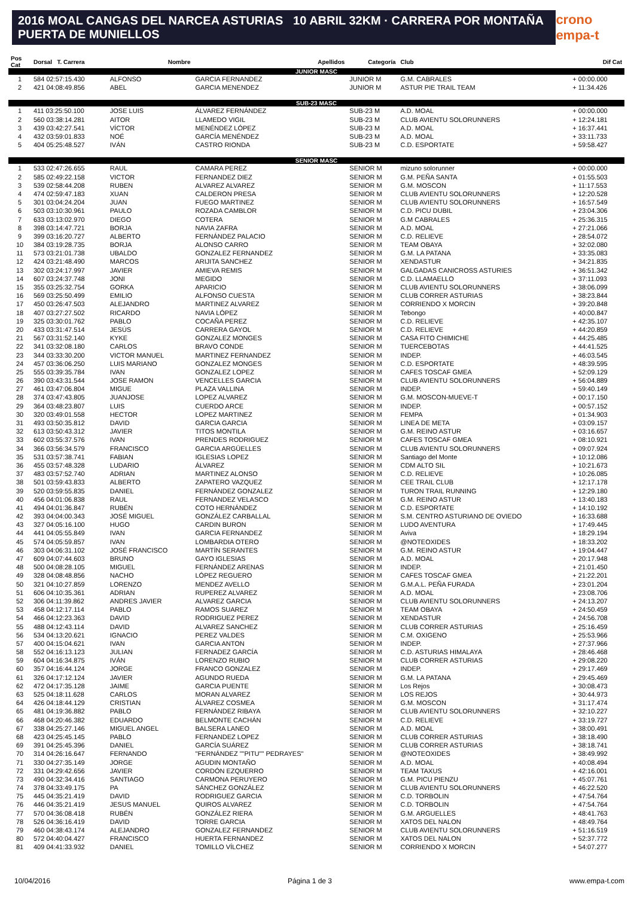2016 MOAL CANGAS DEL NARCEA ASTURIAS 10 ABRIL 32KM · CARRERA POR MONTAÑA PUERTA DE MUNIELLOS
crono empa-t
| Pos Cat | Dorsal T. Carrera | Nombre | Apellidos | Categoría | Club | Dif Cat |
| --- | --- | --- | --- | --- | --- | --- |
| JUNIOR MASC | | | | | | |
| 1 | 584 02:57:15.430 | ALFONSO | GARCIA FERNANDEZ | JUNIOR M | G.M. CABRALES | + 00:00.000 |
| 2 | 421 04:08:49.856 | ABEL | GARCIA MENENDEZ | JUNIOR M | ASTUR PIE TRAIL TEAM | + 11:34.426 |
| SUB-23 MASC | | | | | | |
| 1 | 411 03:25:50.100 | JOSE LUIS | ÁLVAREZ FERNÁNDEZ | SUB-23 M | A.D. MOAL | + 00:00.000 |
| 2 | 560 03:38:14.281 | AITOR | LLAMEDO VIGIL | SUB-23 M | CLUB AVIENTU SOLORUNNERS | + 12:24.181 |
| 3 | 439 03:42:27.541 | VÍCTOR | MENÉNDEZ LÓPEZ | SUB-23 M | A.D. MOAL | + 16:37.441 |
| 4 | 432 03:59:01.833 | NOÉ | GARCÍA MENÉNDEZ | SUB-23 M | A.D. MOAL | + 33:11.733 |
| 5 | 404 05:25:48.527 | IVÁN | CASTRO RIONDA | SUB-23 M | C.D. ESPORTATE | + 59:58.427 |
| SENIOR MASC | | | | | | |
| 1 | 533 02:47:26.655 | RAUL | CAMARA PEREZ | SENIOR M | mizuno solorunner | + 00:00.000 |
| 2 | 585 02:49:22.158 | VICTOR | FERNANDEZ DIEZ | SENIOR M | G.M. PEÑA SANTA | + 01:55.503 |
| 3 | 539 02:58:44.208 | RUBEN | ALVAREZ ALVAREZ | SENIOR M | G.M. MOSCON | + 11:17.553 |
| 4 | 474 02:59:47.183 | XUAN | CALDERON PRESA | SENIOR M | CLUB AVIENTU SOLORUNNERS | + 12:20.528 |
| 5 | 301 03:04:24.204 | JUAN | FUEGO MARTINEZ | SENIOR M | CLUB AVIENTU SOLORUNNERS | + 16:57.549 |
| 6 | 503 03:10:30.961 | PAULO | ROZADA CAMBLOR | SENIOR M | C.D. PICU DUBIL | + 23:04.306 |
| 7 | 633 03:13:02.970 | DIEGO | COTERA | SENIOR M | G.M CABRALES | + 25:36.315 |
| 8 | 398 03:14:47.721 | BORJA | NAVIA ZAFRA | SENIOR M | A.D. MOAL | + 27:21.066 |
| 9 | 399 03:16:20.727 | ALBERTO | FERNÁNDEZ PALACIO | SENIOR M | C.D. RELIEVE | + 28:54.072 |
| 10 | 384 03:19:28.735 | BORJA | ALONSO CARRO | SENIOR M | TEAM OBAYA | + 32:02.080 |
| 11 | 573 03:21:01.738 | UBALDO | GONZALEZ FERNANDEZ | SENIOR M | G.M. LA PATANA | + 33:35.083 |
| 12 | 424 03:21:48.490 | MARCOS | ARIJITA SANCHEZ | SENIOR M | XENDASTUR | + 34:21.835 |
| 13 | 302 03:24:17.997 | JAVIER | AMIEVA REMIS | SENIOR M | GALGADAS CANICROSS ASTURIES | + 36:51.342 |
| 14 | 607 03:24:37.748 | JONI | MEGIDO | SENIOR M | C.D. LLAMAELLO | + 37:11.093 |
| 15 | 355 03:25:32.754 | GORKA | APARICIO | SENIOR M | CLUB AVIENTU SOLORUNNERS | + 38:06.099 |
| 16 | 569 03:25:50.499 | EMILIO | ALFONSO CUESTA | SENIOR M | CLUB CORRER ASTURIAS | + 38:23.844 |
| 17 | 450 03:26:47.503 | ALEJANDRO | MARTINEZ ALVAREZ | SENIOR M | CORRIENDO X MORCIN | + 39:20.848 |
| 18 | 407 03:27:27.502 | RICARDO | NAVIA LÓPEZ | SENIOR M | Tebongo | + 40:00.847 |
| 19 | 325 03:30:01.762 | PABLO | COCAÑA PEREZ | SENIOR M | C.D. RELIEVE | + 42:35.107 |
| 20 | 433 03:31:47.514 | JESÚS | CARRERA GAYOL | SENIOR M | C.D. RELIEVE | + 44:20.859 |
| 21 | 567 03:31:52.140 | KYKE | GONZALEZ MONGES | SENIOR M | CASA FITO CHIMICHE | + 44:25.485 |
| 22 | 341 03:32:08.180 | CARLOS | BRAVO CONDE | SENIOR M | TUERCEBOTAS | + 44:41.525 |
| 23 | 344 03:33:30.200 | VICTOR MANUEL | MARTINEZ FERNANDEZ | SENIOR M | INDEP. | + 46:03.545 |
| 24 | 457 03:36:06.250 | LUIS MARIANO | GONZALEZ MONGES | SENIOR M | C.D. ESPORTATE | + 48:39.595 |
| 25 | 555 03:39:35.784 | IVAN | GONZALEZ LOPEZ | SENIOR M | CAFES TOSCAF GMEA | + 52:09.129 |
| 26 | 390 03:43:31.544 | JOSE RAMON | VENCELLES GARCIA | SENIOR M | CLUB AVIENTU SOLORUNNERS | + 56:04.889 |
| 27 | 461 03:47:06.804 | MIGUE | PLAZA VALLINA | SENIOR M | INDEP. | + 59:40.149 |
| 28 | 374 03:47:43.805 | JUANJOSE | LOPEZ ALVAREZ | SENIOR M | G.M. MOSCON-MUEVE-T | + 00:17.150 |
| 29 | 364 03:48:23.807 | LUIS | CUERDO ARCE | SENIOR M | INDEP. | + 00:57.152 |
| 30 | 320 03:49:01.558 | HECTOR | LOPEZ MARTINEZ | SENIOR M | FEMPA | + 01:34.903 |
| 31 | 493 03:50:35.812 | DAVID | GARCIA GARCIA | SENIOR M | LINEA DE META | + 03:09.157 |
| 32 | 613 03:50:43.312 | JAVIER | TITOS MONTILA | SENIOR M | G.M. REINO ASTUR | + 03:16.657 |
| 33 | 602 03:55:37.576 | IVAN | PRENDES RODRIGUEZ | SENIOR M | CAFES TOSCAF GMEA | + 08:10.921 |
| 34 | 366 03:56:34.579 | FRANCISCO | GARCIA ARGÜELLES | SENIOR M | CLUB AVIENTU SOLORUNNERS | + 09:07.924 |
| 35 | 531 03:57:38.741 | FABIAN | IGLESIAS LOPEZ | SENIOR M | Santiago del Monte | + 10:12.086 |
| 36 | 455 03:57:48.328 | LUDARIO | ÁLVAREZ | SENIOR M | CDM ALTO SIL | + 10:21.673 |
| 37 | 483 03:57:52.740 | ADRIAN | MARTINEZ ALONSO | SENIOR M | C.D. RELIEVE | + 10:26.085 |
| 38 | 501 03:59:43.833 | ALBERTO | ZAPATERO VAZQUEZ | SENIOR M | CEE TRAIL CLUB | + 12:17.178 |
| 39 | 520 03:59:55.835 | DANIEL | FERNÁNDEZ GONZALEZ | SENIOR M | TURON TRAIL RUNNING | + 12:29.180 |
| 40 | 456 04:01:06.838 | RAUL | FERNANDEZ VELASCO | SENIOR M | G.M. REINO ASTUR | + 13:40.183 |
| 41 | 494 04:01:36.847 | RUBÉN | COTO HERNÁNDEZ | SENIOR M | C.D. ESPORTATE | + 14:10.192 |
| 42 | 393 04:04:00.343 | JOSÉ MIGUEL | GONZÁLEZ CARBALLAL | SENIOR M | S.M. CENTRO ASTURIANO DE OVIEDO | + 16:33.688 |
| 43 | 327 04:05:16.100 | HUGO | CARDIN BURON | SENIOR M | LUDO AVENTURA | + 17:49.445 |
| 44 | 441 04:05:55.849 | IVAN | GARCIA FERNANDEZ | SENIOR M | Aviva | + 18:29.194 |
| 45 | 574 04:05:59.857 | IVAN | LOMBARDIA OTERO | SENIOR M | @NOTEOXIDES | + 18:33.202 |
| 46 | 303 04:06:31.102 | JOSÉ FRANCISCO | MARTÍN SERANTES | SENIOR M | G.M. REINO ASTUR | + 19:04.447 |
| 47 | 609 04:07:44.603 | BRUNO | GAYO IGLESIAS | SENIOR M | A.D. MOAL | + 20:17.948 |
| 48 | 500 04:08:28.105 | MIGUEL | FERNÁNDEZ ARENAS | SENIOR M | INDEP. | + 21:01.450 |
| 49 | 328 04:08:48.856 | NACHO | LÓPEZ REGUERO | SENIOR M | CAFES TOSCAF GMEA | + 21:22.201 |
| 50 | 321 04:10:27.859 | LORENZO | MENDEZ AVELLO | SENIOR M | G.M.A.L. PEÑA FURADA | + 23:01.204 |
| 51 | 606 04:10:35.361 | ADRIAN | RUPEREZ ALVAREZ | SENIOR M | A.D. MOAL | + 23:08.706 |
| 52 | 306 04:11:39.862 | ANDRES JAVIER | ALVAREZ GARCIA | SENIOR M | CLUB AVIENTU SOLORUNNERS | + 24:13.207 |
| 53 | 458 04:12:17.114 | PABLO | RAMOS SUAREZ | SENIOR M | TEAM OBAYA | + 24:50.459 |
| 54 | 466 04:12:23.363 | DAVID | RODRIGUEZ PEREZ | SENIOR M | XENDASTUR | + 24:56.708 |
| 55 | 488 04:12:43.114 | DAVID | ALVAREZ SANCHEZ | SENIOR M | CLUB CORRER ASTURIAS | + 25:16.459 |
| 56 | 534 04:13:20.621 | IGNACIO | PEREZ VALDES | SENIOR M | C.M. OXIGENO | + 25:53.966 |
| 57 | 400 04:15:04.621 | IVAN | GARCIA ANTON | SENIOR M | INDEP. | + 27:37.966 |
| 58 | 552 04:16:13.123 | JULIAN | FERNADEZ GARCÍA | SENIOR M | C.D. ASTURIAS HIMALAYA | + 28:46.468 |
| 59 | 604 04:16:34.875 | IVÁN | LORENZO RUBIO | SENIOR M | CLUB CORRER ASTURIAS | + 29:08.220 |
| 60 | 357 04:16:44.124 | JORGE | FRANCO GONZALEZ | SENIOR M | INDEP. | + 29:17.469 |
| 61 | 326 04:17:12.124 | JAVIER | AGUNDO RUEDA | SENIOR M | G.M. LA PATANA | + 29:45.469 |
| 62 | 472 04:17:35.128 | JAIME | GARCIA PUENTE | SENIOR M | Los Rejos | + 30:08.473 |
| 63 | 525 04:18:11.628 | CARLOS | MORAN ALVAREZ | SENIOR M | LOS REJOS | + 30:44.973 |
| 64 | 426 04:18:44.129 | CRISTIAN | ÁLVAREZ COSMEA | SENIOR M | G.M. MOSCON | + 31:17.474 |
| 65 | 481 04:19:36.882 | PABLO | FERNÁNDEZ RIBAYA | SENIOR M | CLUB AVIENTU SOLORUNNERS | + 32:10.227 |
| 66 | 468 04:20:46.382 | EDUARDO | BELMONTE CACHÁN | SENIOR M | C.D. RELIEVE | + 33:19.727 |
| 67 | 338 04:25:27.146 | MIGUEL ANGEL | BALSERA LANEO | SENIOR M | A.D. MOAL | + 38:00.491 |
| 68 | 423 04:25:45.145 | PABLO | FERNANDEZ LOPEZ | SENIOR M | CLUB CORRER ASTURIAS | + 38:18.490 |
| 69 | 391 04:25:45.396 | DANIEL | GARCÍA SUÁREZ | SENIOR M | CLUB CORRER ASTURIAS | + 38:18.741 |
| 70 | 314 04:26:16.647 | FERNANDO | "FERNÁNDEZ ""PITU"" PEDRAYES" | SENIOR M | @NOTEOXIDES | + 38:49.992 |
| 71 | 330 04:27:35.149 | JORGE | AGUDIN MONTAÑO | SENIOR M | A.D. MOAL | + 40:08.494 |
| 72 | 331 04:29:42.656 | JAVIER | CORDÓN EZQUERRO | SENIOR M | TEAM TAXUS | + 42:16.001 |
| 73 | 490 04:32:34.416 | SANTIAGO | CARMONA PERUYERO | SENIOR M | G.M. PICU PIENZU | + 45:07.761 |
| 74 | 378 04:33:49.175 | PA | SÁNCHEZ GONZÁLEZ | SENIOR M | CLUB AVIENTU SOLORUNNERS | + 46:22.520 |
| 75 | 445 04:35:21.419 | DAVID | RODRIGUEZ GARCIA | SENIOR M | C.D. TORBOLIN | + 47:54.764 |
| 76 | 446 04:35:21.419 | JESUS MANUEL | QUIROS ALVAREZ | SENIOR M | C.D. TORBOLIN | + 47:54.764 |
| 77 | 570 04:36:08.418 | RUBÉN | GONZÁLEZ RIERA | SENIOR M | G.M. ARGUELLES | + 48:41.763 |
| 78 | 526 04:36:16.419 | DAVID | TORRE GARCIA | SENIOR M | XATOS DEL NALON | + 48:49.764 |
| 79 | 460 04:38:43.174 | ALEJANDRO | GONZALEZ FERNANDEZ | SENIOR M | CLUB AVIENTU SOLORUNNERS | + 51:16.519 |
| 80 | 572 04:40:04.427 | FRANCISCO | HUERTA FERNANDEZ | SENIOR M | XATOS DEL NALON | + 52:37.772 |
| 81 | 409 04:41:33.932 | DANIEL | TOMILLO VÍLCHEZ | SENIOR M | CORRIENDO X MORCIN | + 54:07.277 |
10/04/2016 Página 1 de 3 www.empa-t.com